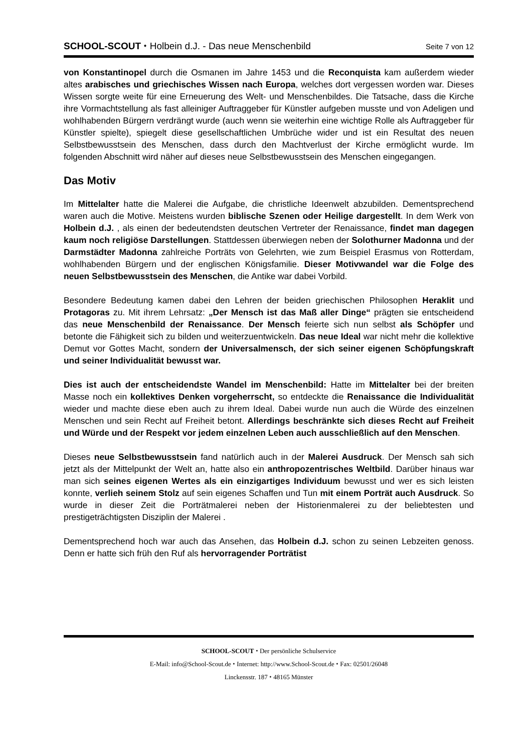SCHOOL-SCOUT ⬩ Holbein d.J. - Das neue Menschenbild Seite 7 von 12
von Konstantinopel durch die Osmanen im Jahre 1453 und die Reconquista kam außerdem wieder altes arabisches und griechisches Wissen nach Europa, welches dort vergessen worden war. Dieses Wissen sorgte weite für eine Erneuerung des Welt- und Menschenbildes. Die Tatsache, dass die Kirche ihre Vormachtstellung als fast alleiniger Auftraggeber für Künstler aufgeben musste und von Adeligen und wohlhabenden Bürgern verdrängt wurde (auch wenn sie weiterhin eine wichtige Rolle als Auftraggeber für Künstler spielte), spiegelt diese gesellschaftlichen Umbrüche wider und ist ein Resultat des neuen Selbstbewusstsein des Menschen, dass durch den Machtverlust der Kirche ermöglicht wurde. Im folgenden Abschnitt wird näher auf dieses neue Selbstbewusstsein des Menschen eingegangen.
Das Motiv
Im Mittelalter hatte die Malerei die Aufgabe, die christliche Ideenwelt abzubilden. Dementsprechend waren auch die Motive. Meistens wurden biblische Szenen oder Heilige dargestellt. In dem Werk von Holbein d.J. , als einen der bedeutendsten deutschen Vertreter der Renaissance, findet man dagegen kaum noch religiöse Darstellungen. Stattdessen überwiegen neben der Solothurner Madonna und der Darmstädter Madonna zahlreiche Porträts von Gelehrten, wie zum Beispiel Erasmus von Rotterdam, wohlhabenden Bürgern und der englischen Königsfamilie. Dieser Motivwandel war die Folge des neuen Selbstbewusstsein des Menschen, die Antike war dabei Vorbild.
Besondere Bedeutung kamen dabei den Lehren der beiden griechischen Philosophen Heraklit und Protagoras zu. Mit ihrem Lehrsatz: „Der Mensch ist das Maß aller Dinge“ prägten sie entscheidend das neue Menschenbild der Renaissance. Der Mensch feierte sich nun selbst als Schöpfer und betonte die Fähigkeit sich zu bilden und weiterzuentwickeln. Das neue Ideal war nicht mehr die kollektive Demut vor Gottes Macht, sondern der Universalmensch, der sich seiner eigenen Schöpfungskraft und seiner Individualität bewusst war.
Dies ist auch der entscheidendste Wandel im Menschenbild: Hatte im Mittelalter bei der breiten Masse noch ein kollektives Denken vorgeherrscht, so entdeckte die Renaissance die Individualität wieder und machte diese eben auch zu ihrem Ideal. Dabei wurde nun auch die Würde des einzelnen Menschen und sein Recht auf Freiheit betont. Allerdings beschränkte sich dieses Recht auf Freiheit und Würde und der Respekt vor jedem einzelnen Leben auch ausschließlich auf den Menschen.
Dieses neue Selbstbewusstsein fand natürlich auch in der Malerei Ausdruck. Der Mensch sah sich jetzt als der Mittelpunkt der Welt an, hatte also ein anthropozentrisches Weltbild. Darüber hinaus war man sich seines eigenen Wertes als ein einzigartiges Individuum bewusst und wer es sich leisten konnte, verlieh seinem Stolz auf sein eigenes Schaffen und Tun mit einem Porträt auch Ausdruck. So wurde in dieser Zeit die Porträtmalerei neben der Historienmalerei zu der beliebtesten und prestigeträchtigsten Disziplin der Malerei .
Dementsprechend hoch war auch das Ansehen, das Holbein d.J. schon zu seinen Lebzeiten genoss. Denn er hatte sich früh den Ruf als hervorragender Porträtist
SCHOOL-SCOUT ⬩ Der persönliche Schulservice
E-Mail: info@School-Scout.de ⬩ Internet: http://www.School-Scout.de ⬩ Fax: 02501/26048
Linckensstr. 187 ⬩ 48165 Münster